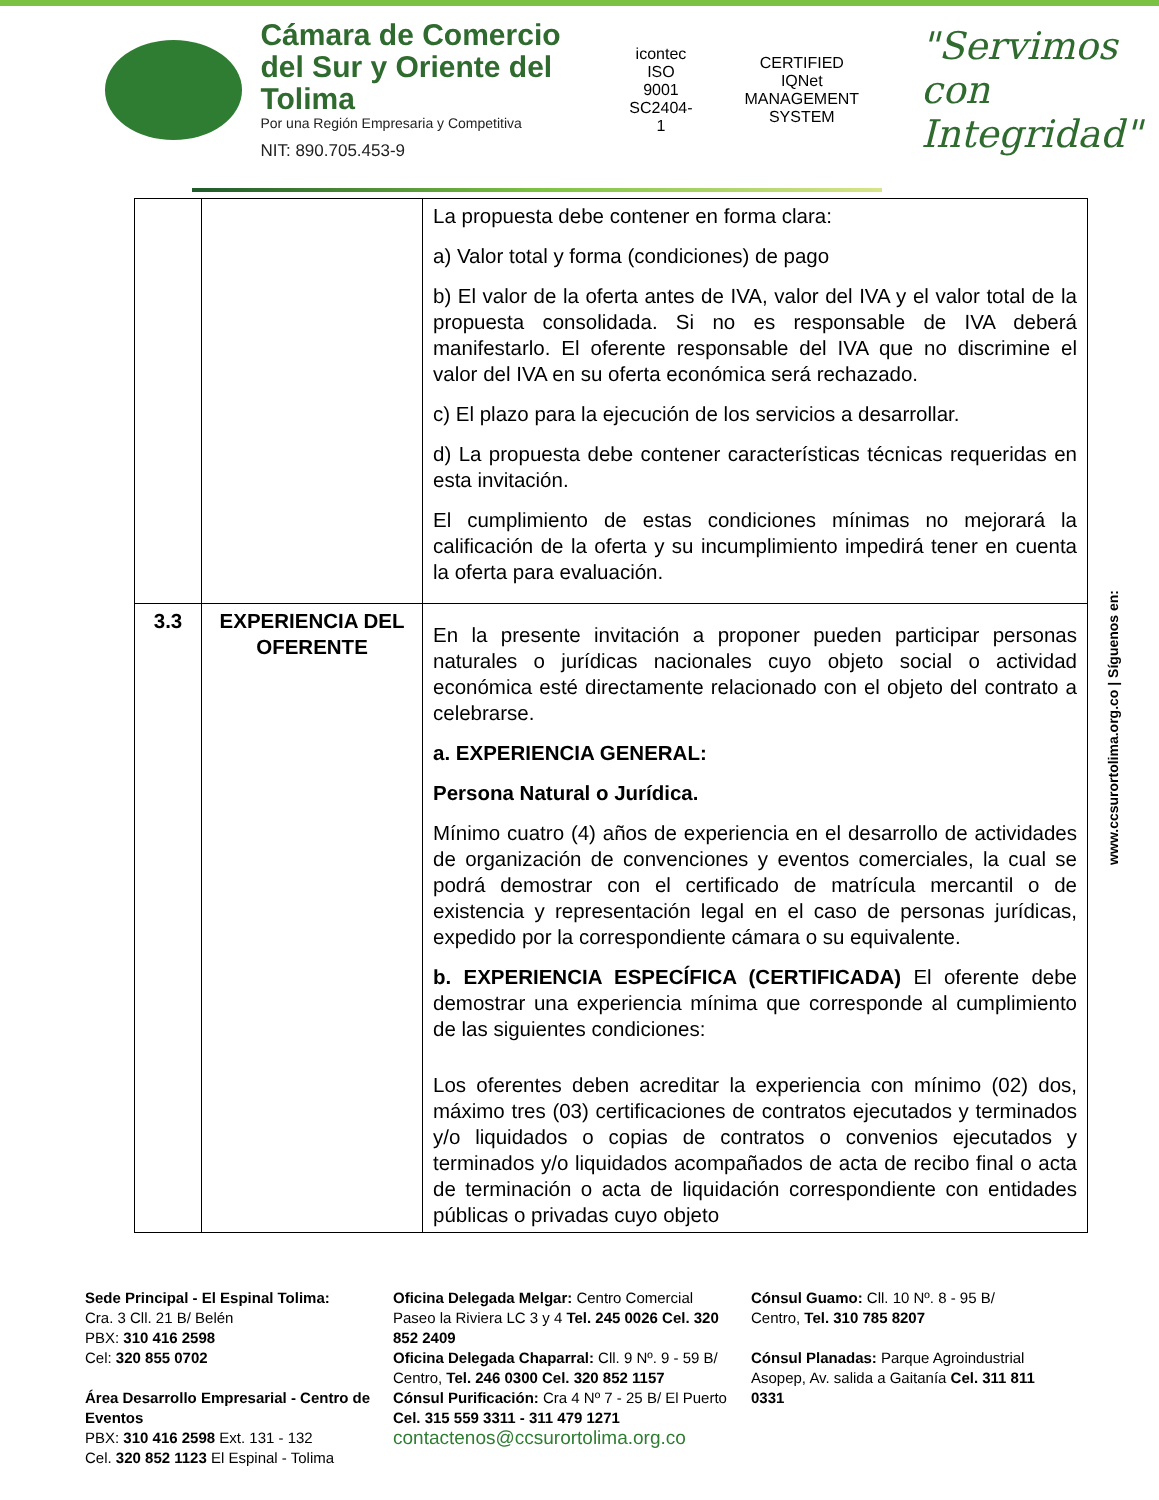Cámara de Comercio
del Sur y Oriente del Tolima
Por una Región Empresaria y Competitiva
NIT: 890.705.453-9
icontec
ISO 9001
SC2404-1
CERTIFIED
IQNet
MANAGEMENT SYSTEM
"Servimos con
Integridad"
| | | La propuesta debe contener en forma clara: a) Valor total y forma (condiciones) de pago b) El valor de la oferta antes de IVA, valor del IVA y el valor total de la propuesta consolidada. Si no es responsable de IVA deberá manifestarlo. El oferente responsable del IVA que no discrimine el valor del IVA en su oferta económica será rechazado. c) El plazo para la ejecución de los servicios a desarrollar. d) La propuesta debe contener características técnicas requeridas en esta invitación. El cumplimiento de estas condiciones mínimas no mejorará la calificación de la oferta y su incumplimiento impedirá tener en cuenta la oferta para evaluación. |
| 3.3 | EXPERIENCIA DEL OFERENTE | En la presente invitación a proponer pueden participar personas naturales o jurídicas nacionales cuyo objeto social o actividad económica esté directamente relacionado con el objeto del contrato a celebrarse. a. EXPERIENCIA GENERAL: Persona Natural o Jurídica. Mínimo cuatro (4) años de experiencia en el desarrollo de actividades de organización de convenciones y eventos comerciales, la cual se podrá demostrar con el certificado de matrícula mercantil o de existencia y representación legal en el caso de personas jurídicas, expedido por la correspondiente cámara o su equivalente. b. EXPERIENCIA ESPECÍFICA (CERTIFICADA) El oferente debe demostrar una experiencia mínima que corresponde al cumplimiento de las siguientes condiciones: Los oferentes deben acreditar la experiencia con mínimo (02) dos, máximo tres (03) certificaciones de contratos ejecutados y terminados y/o liquidados o copias de contratos o convenios ejecutados y terminados y/o liquidados acompañados de acta de recibo final o acta de terminación o acta de liquidación correspondiente con entidades públicas o privadas cuyo objeto |
www.ccsurortolima.org.co | Síguenos en:
Sede Principal - El Espinal Tolima:
Cra. 3 Cll. 21 B/ Belén
PBX: 310 416 2598
Cel: 320 855 0702
Área Desarrollo Empresarial - Centro de Eventos
PBX: 310 416 2598 Ext. 131 - 132
Cel. 320 852 1123 El Espinal - Tolima
Oficina Delegada Melgar: Centro Comercial Paseo la Riviera LC 3 y 4 Tel. 245 0026 Cel. 320 852 2409
Oficina Delegada Chaparral: Cll. 9 Nº. 9 - 59 B/ Centro, Tel. 246 0300 Cel. 320 852 1157
Cónsul Purificación: Cra 4 Nº 7 - 25 B/ El Puerto Cel. 315 559 3311 - 311 479 1271
contactenos@ccsurortolima.org.co
Cónsul Guamo: Cll. 10 Nº. 8 - 95 B/ Centro, Tel. 310 785 8207
Cónsul Planadas: Parque Agroindustrial Asopep, Av. salida a Gaitanía Cel. 311 811 0331